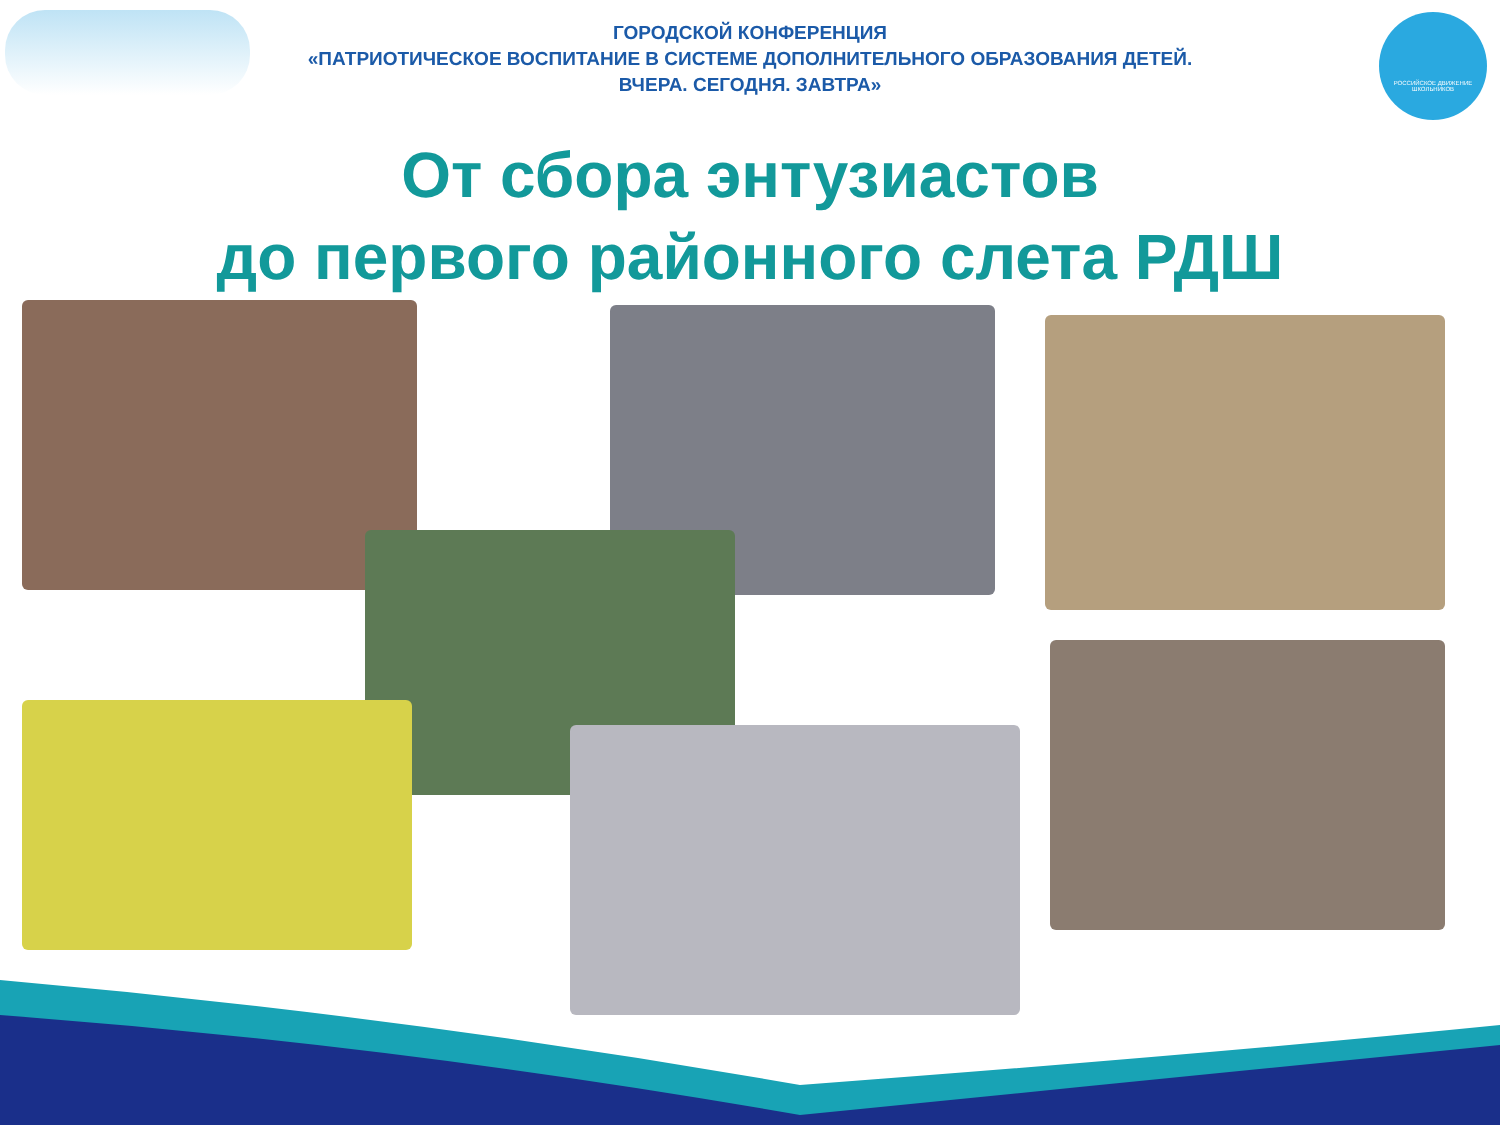ГОРОДСКОЙ КОНФЕРЕНЦИЯ
«ПАТРИОТИЧЕСКОЕ ВОСПИТАНИЕ В СИСТЕМЕ ДОПОЛНИТЕЛЬНОГО ОБРАЗОВАНИЯ ДЕТЕЙ.
ВЧЕРА. СЕГОДНЯ. ЗАВТРА»
РОССИЙСКОЕ ДВИЖЕНИЕ ШКОЛЬНИКОВ
От сбора энтузиастов
до первого районного слета РДШ